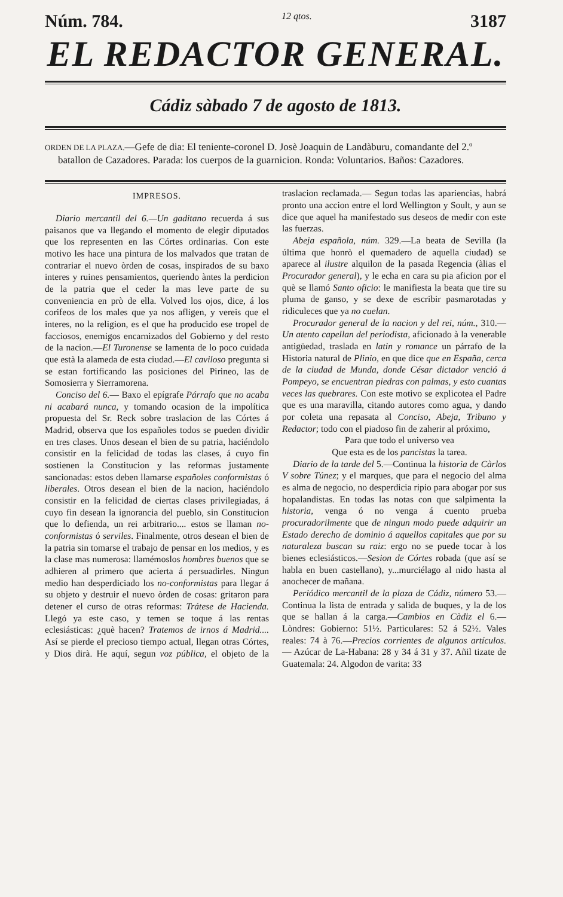Núm. 784. 12 qtos. 3187
EL REDACTOR GENERAL.
Cádiz sàbado 7 de agosto de 1813.
ORDEN DE LA PLAZA.—Gefe de dia: El teniente-coronel D. Josè Joaquin de Landàburu, comandante del 2.º batallon de Cazadores. Parada: los cuerpos de la guarnicion. Ronda: Voluntarios. Baños: Cazadores.
IMPRESOS.
Diario mercantil del 6.—Un gaditano recuerda á sus paisanos que va llegando el momento de elegir diputados que los representen en las Córtes ordinarias. Con este motivo les hace una pintura de los malvados que tratan de contrariar el nuevo òrden de cosas, inspirados de su baxo interes y ruines pensamientos, queriendo àntes la perdicion de la patria que el ceder la mas leve parte de su conveniencia en prò de ella. Volved los ojos, dice, á los corifeos de los males que ya nos afligen, y vereis que el interes, no la religion, es el que ha producido ese tropel de facciosos, enemigos encarnizados del Gobierno y del resto de la nacion.—El Turonense se lamenta de lo poco cuidada que està la alameda de esta ciudad.—El caviloso pregunta si se estan fortificando las posiciones del Pirineo, las de Somosierra y Sierramorena.
Conciso del 6.— Baxo el epígrafe Párrafo que no acaba ni acabará nunca, y tomando ocasion de la impolítica propuesta del Sr. Reck sobre traslacion de las Córtes á Madrid, observa que los españoles todos se pueden dividir en tres clases. Unos desean el bien de su patria, haciéndolo consistir en la felicidad de todas las clases, á cuyo fin sostienen la Constitucion y las reformas justamente sancionadas: estos deben llamarse españoles conformistas ó liberales. Otros desean el bien de la nacion, haciéndolo consistir en la felicidad de ciertas clases privilegiadas, á cuyo fin desean la ignorancia del pueblo, sin Constitucion que lo defienda, un rei arbitrario.... estos se llaman no-conformistas ó serviles. Finalmente, otros desean el bien de la patria sin tomarse el trabajo de pensar en los medios, y es la clase mas numerosa: llamémoslos hombres buenos que se adhieren al primero que acierta á persuadirles. Ningun medio han desperdiciado los no-conformistas para llegar á su objeto y destruir el nuevo òrden de cosas: gritaron para detener el curso de otras reformas: Trátese de Hacienda. Llegó ya este caso, y temen se toque á las rentas eclesiásticas: ¿què hacen? Tratemos de irnos á Madrid.... Así se pierde el precioso tiempo actual, llegan otras Córtes, y Dios dirà. He aquí, segun voz pública, el objeto de la traslacion reclamada.— Segun todas las apariencias, habrá pronto una accion entre el lord Wellington y Soult, y aun se dice que aquel ha manifestado sus deseos de medir con este las fuerzas.
Abeja española, núm. 329.—La beata de Sevilla (la última que honrò el quemadero de aquella ciudad) se aparece al ilustre alquilon de la pasada Regencia (àlias el Procurador general), y le echa en cara su pia aficion por el què se llamó Santo oficio: le manifiesta la beata que tire su pluma de ganso, y se dexe de escribir pasmarotadas y ridiculeces que ya no cuelan.
Procurador general de la nacion y del rei, núm., 310.— Un atento capellan del periodista, aficionado à la venerable antigüedad, traslada en latin y romance un párrafo de la Historia natural de Plinio, en que dice que en España, cerca de la ciudad de Munda, donde César dictador venció á Pompeyo, se encuentran piedras con palmas, y esto cuantas veces las quebrares. Con este motivo se explicotea el Padre que es una maravilla, citando autores como agua, y dando por coleta una repasata al Conciso, Abeja, Tribuno y Redactor; todo con el piadoso fin de zaherir al próximo,
Para que todo el universo vea
Que esta es de los pancistas la tarea.
Diario de la tarde del 5.—Continua la historia de Càrlos V sobre Túnez; y el marques, que para el negocio del alma es alma de negocio, no desperdicia ripio para abogar por sus hopalandistas. En todas las notas con que salpimenta la historia, venga ó no venga á cuento prueba procuradorilmente que de ningun modo puede adquirir un Estado derecho de dominio á aquellos capitales que por su naturaleza buscan su raiz: ergo no se puede tocar à los bienes eclesiásticos.—Sesion de Córtes robada (que así se habla en buen castellano), y...murciélago al nido hasta al anochecer de mañana.
Periódico mercantil de la plaza de Cádiz, número 53.—Continua la lista de entrada y salida de buques, y la de los que se hallan á la carga.—Cambios en Càdiz el 6.—Lòndres: Gobierno: 51½. Particulares: 52 á 52½. Vales reales: 74 à 76.—Precios corrientes de algunos artículos. — Azúcar de La-Habana: 28 y 34 á 31 y 37. Añil tizate de Guatemala: 24. Algodon de varita: 33